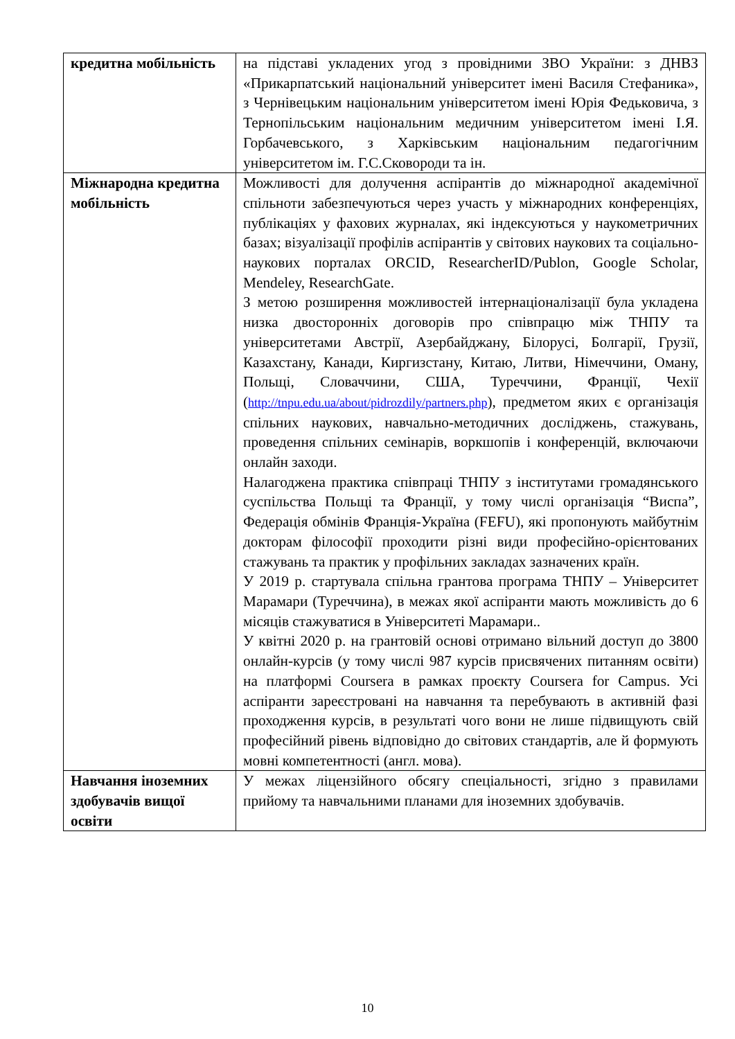| кредитна мобільність | на підставі укладених угод з провідними ЗВО України: з ДНВЗ «Прикарпатський національний університет імені Василя Стефаника», з Чернівецьким національним університетом імені Юрія Федьковича, з Тернопільським національним медичним університетом імені І.Я. Горбачевського, з Харківським національним педагогічним університетом ім. Г.С.Сковороди та ін. |
| Міжнародна кредитна мобільність | Можливості для долучення аспірантів до міжнародної академічної спільноти забезпечуються через участь у міжнародних конференціях, публікаціях у фахових журналах, які індексуються у наукометричних базах; візуалізації профілів аспірантів у світових наукових та соціально-наукових порталах ORCID, ResearcherID/Publon, Google Scholar, Mendeley, ResearchGate. З метою розширення можливостей інтернаціоналізації була укладена низка двосторонніх договорів про співпрацю між ТНПУ та університетами Австрії, Азербайджану, Білорусі, Болгарії, Грузії, Казахстану, Канади, Киргизстану, Китаю, Литви, Німеччини, Оману, Польщі, Словаччини, США, Туреччини, Франції, Чехії ( http://tnpu.edu.ua/about/pidrozdily/partners.php ), предметом яких є організація спільних наукових, навчально-методичних досліджень, стажувань, проведення спільних семінарів, воркшопів і конференцій, включаючи онлайн заходи. Налагоджена практика співпраці ТНПУ з інститутами громадянського суспільства Польщі та Франції, у тому числі організація “Виспа”, Федерація обмінів Франція-Україна (FEFU), які пропонують майбутнім докторам філософії проходити різні види професійно-орієнтованих стажувань та практик у профільних закладах зазначених країн. У 2019 р. стартувала спільна грантова програма ТНПУ – Університет Марамари (Туреччина), в межах якої аспіранти мають можливість до 6 місяців стажуватися в Університеті Марамари.. У квітні 2020 р. на грантовій основі отримано вільний доступ до 3800 онлайн-курсів (у тому числі 987 курсів присвячених питанням освіти) на платформі Coursera в рамках проєкту Coursera for Campus. Усі аспіранти зареєстровані на навчання та перебувають в активній фазі проходження курсів, в результаті чого вони не лише підвищують свій професійний рівень відповідно до світових стандартів, але й формують мовні компетентності (англ. мова). |
| Навчання іноземних здобувачів вищої освіти | У межах ліцензійного обсягу спеціальності, згідно з правилами прийому та навчальними планами для іноземних здобувачів. |
10